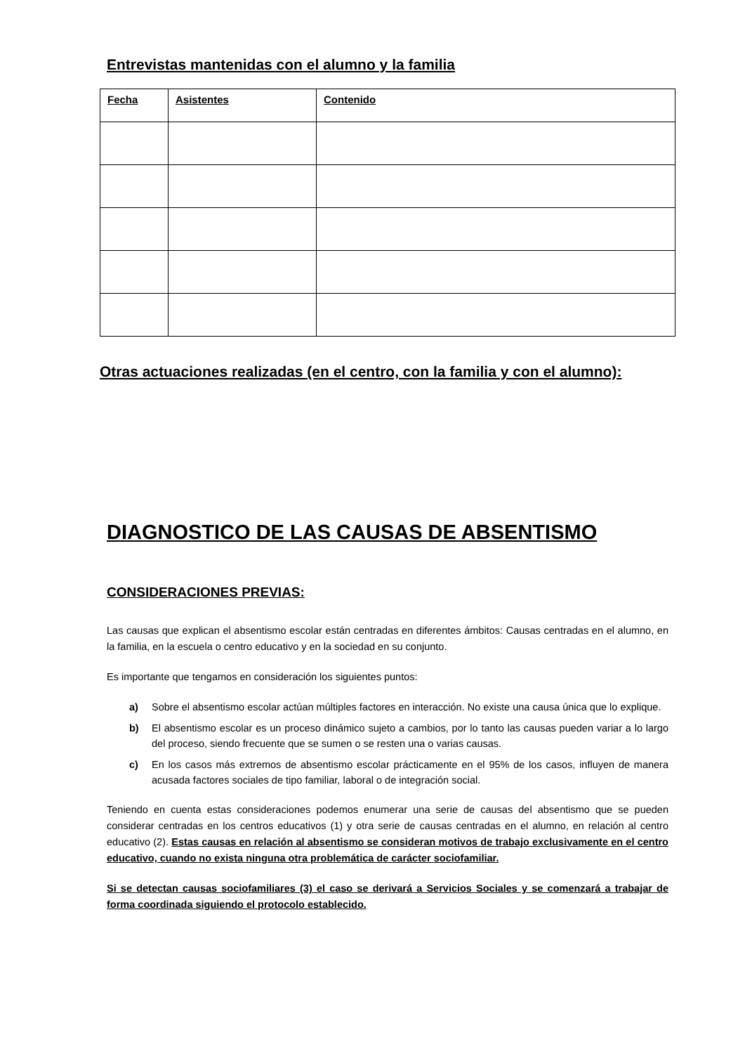Entrevistas mantenidas con el alumno y la familia
| Fecha | Asistentes | Contenido |
| --- | --- | --- |
Otras actuaciones realizadas (en el centro, con la familia y con el alumno):
DIAGNOSTICO DE LAS CAUSAS DE ABSENTISMO
CONSIDERACIONES PREVIAS:
Las causas que explican el absentismo escolar están centradas en diferentes ámbitos: Causas centradas en el alumno, en la familia, en la escuela o centro educativo y en la sociedad en su conjunto.
Es importante que tengamos en consideración los siguientes puntos:
a) Sobre el absentismo escolar actúan múltiples factores en interacción. No existe una causa única que lo explique.
b) El absentismo escolar es un proceso dinámico sujeto a cambios, por lo tanto las causas pueden variar a lo largo del proceso, siendo frecuente que se sumen o se resten una o varias causas.
c) En los casos más extremos de absentismo escolar prácticamente en el 95% de los casos, influyen de manera acusada factores sociales de tipo familiar, laboral o de integración social.
Teniendo en cuenta estas consideraciones podemos enumerar una serie de causas del absentismo que se pueden considerar centradas en los centros educativos (1) y otra serie de causas centradas en el alumno, en relación al centro educativo (2). Estas causas en relación al absentismo se consideran motivos de trabajo exclusivamente en el centro educativo, cuando no exista ninguna otra problemática de carácter sociofamiliar.
Si se detectan causas sociofamiliares (3) el caso se derivará a Servicios Sociales y se comenzará a trabajar de forma coordinada siguiendo el protocolo establecido.